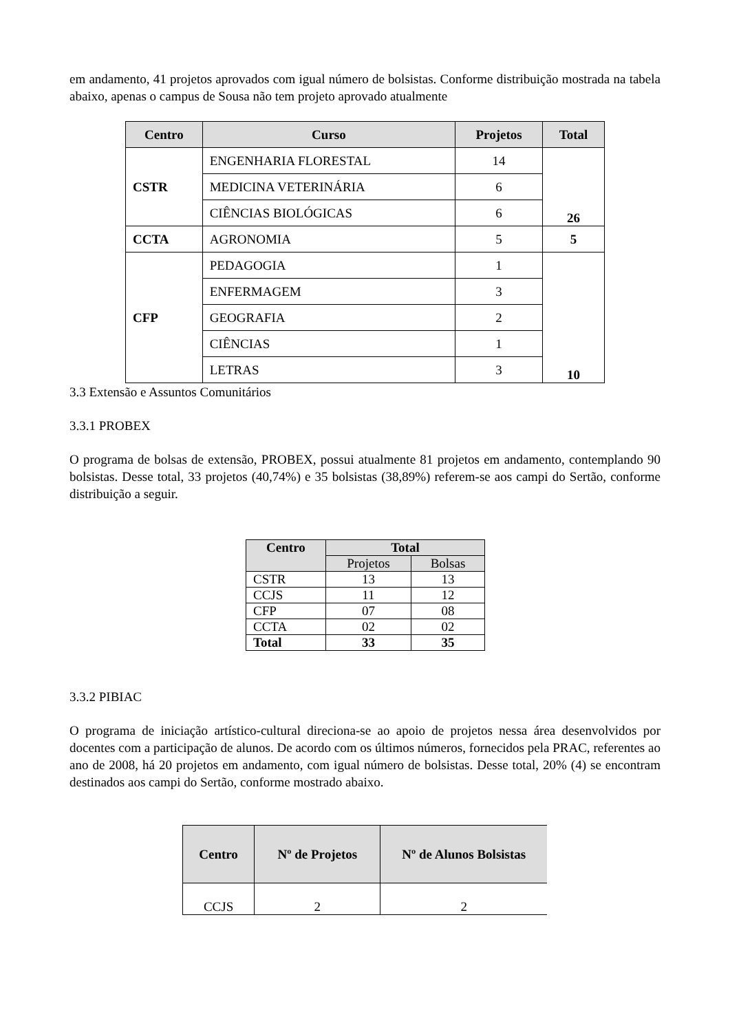em andamento, 41 projetos aprovados com igual número de bolsistas. Conforme distribuição mostrada na tabela abaixo, apenas o campus de Sousa não tem projeto aprovado atualmente
| Centro | Curso | Projetos | Total |
| --- | --- | --- | --- |
| CSTR | ENGENHARIA FLORESTAL | 14 | 26 |
| | MEDICINA VETERINÁRIA | 6 | |
| | CIÊNCIAS BIOLÓGICAS | 6 | |
| CCTA | AGRONOMIA | 5 | 5 |
| CFP | PEDAGOGIA | 1 | 10 |
| | ENFERMAGEM | 3 | |
| | GEOGRAFIA | 2 | |
| | CIÊNCIAS | 1 | |
| | LETRAS | 3 | |
3.3 Extensão e Assuntos Comunitários
3.3.1 PROBEX
O programa de bolsas de extensão, PROBEX, possui atualmente 81 projetos em andamento, contemplando 90 bolsistas. Desse total, 33 projetos (40,74%) e 35 bolsistas (38,89%) referem-se aos campi do Sertão, conforme distribuição a seguir.
| Centro | Total | |
| --- | --- | --- |
| | Projetos | Bolsas |
| CSTR | 13 | 13 |
| CCJS | 11 | 12 |
| CFP | 07 | 08 |
| CCTA | 02 | 02 |
| Total | 33 | 35 |
3.3.2 PIBIAC
O programa de iniciação artístico-cultural direciona-se ao apoio de projetos nessa área desenvolvidos por docentes com a participação de alunos. De acordo com os últimos números, fornecidos pela PRAC, referentes ao ano de 2008, há 20 projetos em andamento, com igual número de bolsistas. Desse total, 20% (4) se encontram destinados aos campi do Sertão, conforme mostrado abaixo.
| Centro | Nº de Projetos | Nº de Alunos Bolsistas |
| --- | --- | --- |
| CCJS | 2 | 2 |